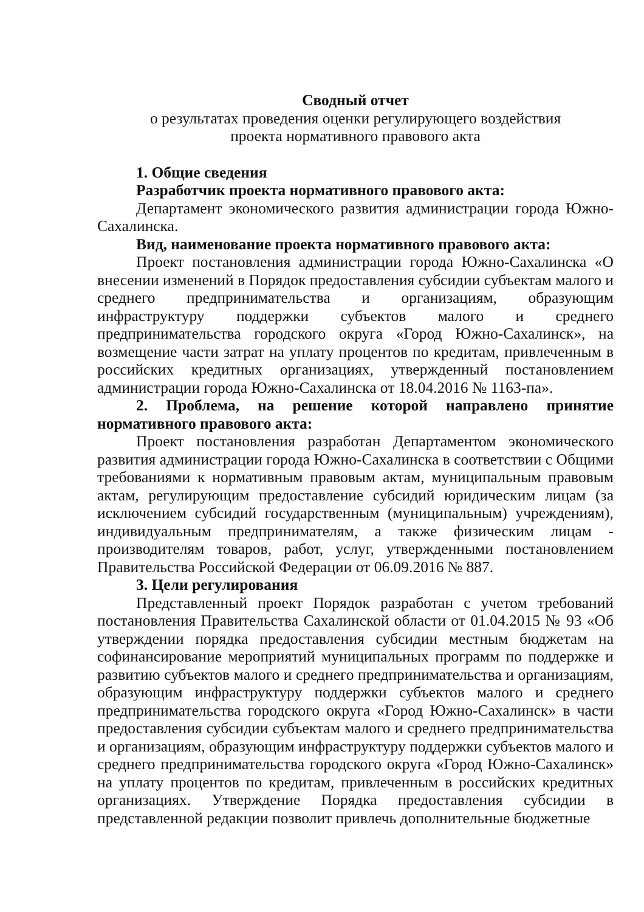Сводный отчет
о результатах проведения оценки регулирующего воздействия
проекта нормативного правового акта
1. Общие сведения
Разработчик проекта нормативного правового акта:
Департамент экономического развития администрации города Южно-Сахалинска.
Вид, наименование проекта нормативного правового акта:
Проект постановления администрации города Южно-Сахалинска «О внесении изменений в Порядок предоставления субсидии субъектам малого и среднего предпринимательства и организациям, образующим инфраструктуру поддержки субъектов малого и среднего предпринимательства городского округа «Город Южно-Сахалинск», на возмещение части затрат на уплату процентов по кредитам, привлеченным в российских кредитных организациях, утвержденный постановлением администрации города Южно-Сахалинска от 18.04.2016 № 1163-па».
2. Проблема, на решение которой направлено принятие нормативного правового акта:
Проект постановления разработан Департаментом экономического развития администрации города Южно-Сахалинска в соответствии с Общими требованиями к нормативным правовым актам, муниципальным правовым актам, регулирующим предоставление субсидий юридическим лицам (за исключением субсидий государственным (муниципальным) учреждениям), индивидуальным предпринимателям, а также физическим лицам - производителям товаров, работ, услуг, утвержденными постановлением Правительства Российской Федерации от 06.09.2016 № 887.
3. Цели регулирования
Представленный проект Порядок разработан с учетом требований постановления Правительства Сахалинской области от 01.04.2015 № 93 «Об утверждении порядка предоставления субсидии местным бюджетам на софинансирование мероприятий муниципальных программ по поддержке и развитию субъектов малого и среднего предпринимательства и организациям, образующим инфраструктуру поддержки субъектов малого и среднего предпринимательства городского округа «Город Южно-Сахалинск» в части предоставления субсидии субъектам малого и среднего предпринимательства и организациям, образующим инфраструктуру поддержки субъектов малого и среднего предпринимательства городского округа «Город Южно-Сахалинск» на уплату процентов по кредитам, привлеченным в российских кредитных организациях. Утверждение Порядка предоставления субсидии в представленной редакции позволит привлечь дополнительные бюджетные